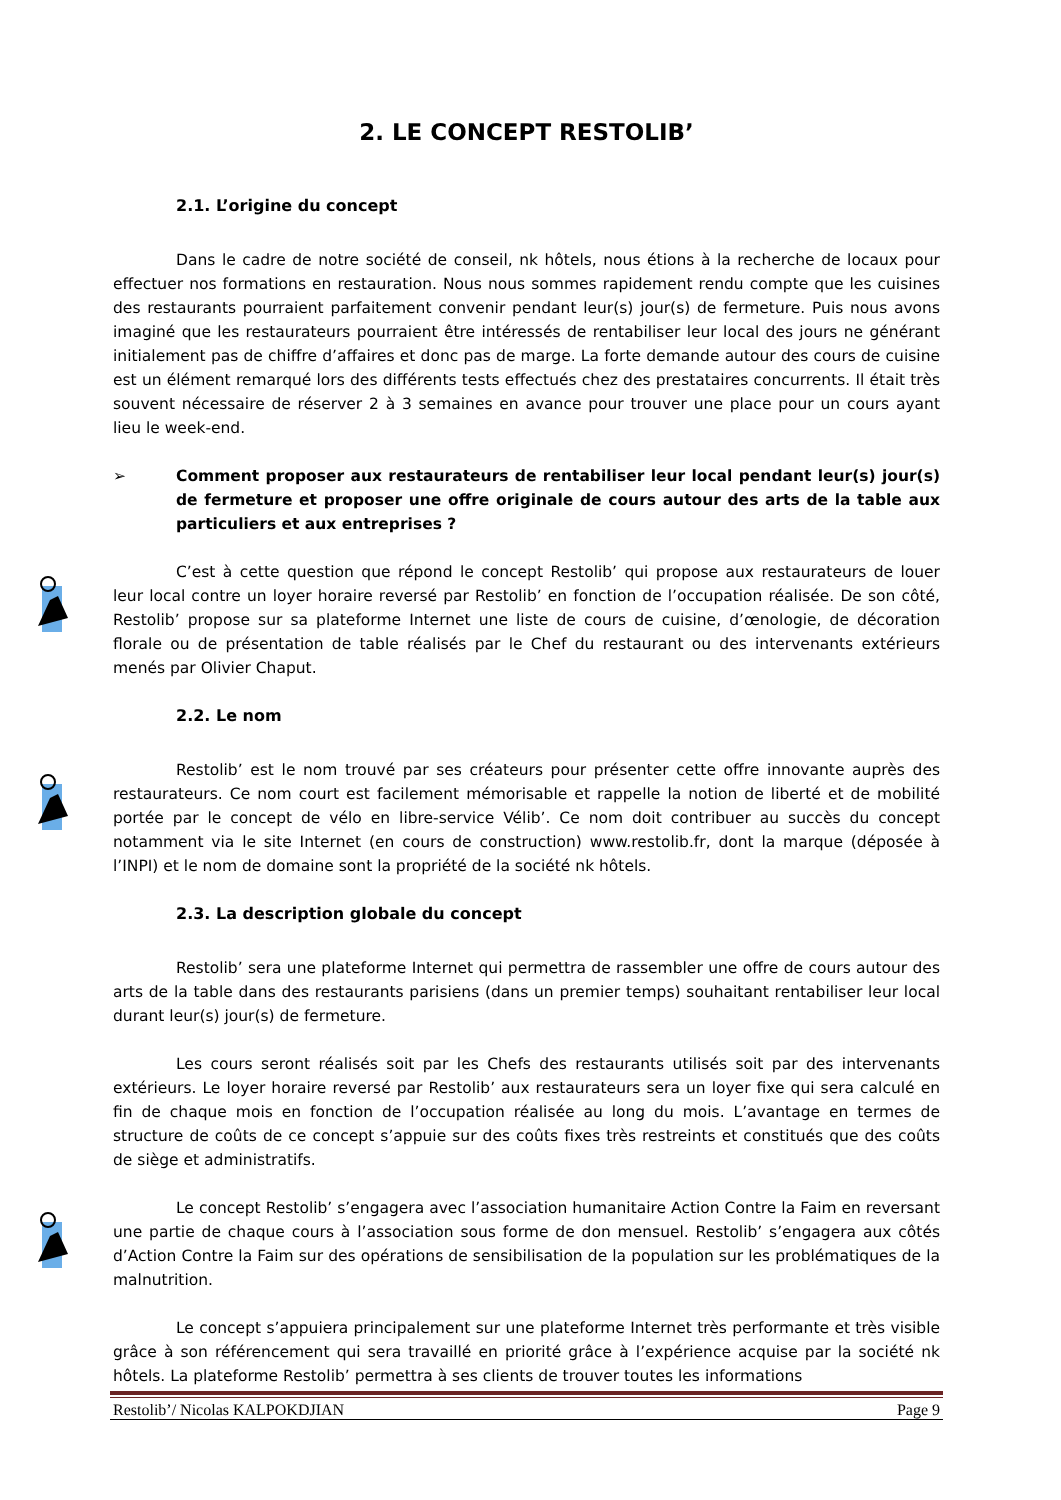2. LE CONCEPT RESTOLIB’
2.1. L’origine du concept
Dans le cadre de notre société de conseil, nk hôtels, nous étions à la recherche de locaux pour effectuer nos formations en restauration. Nous nous sommes rapidement rendu compte que les cuisines des restaurants pourraient parfaitement convenir pendant leur(s) jour(s) de fermeture. Puis nous avons imaginé que les restaurateurs pourraient être intéressés de rentabiliser leur local des jours ne générant initialement pas de chiffre d’affaires et donc pas de marge. La forte demande autour des cours de cuisine est un élément remarqué lors des différents tests effectués chez des prestataires concurrents. Il était très souvent nécessaire de réserver 2 à 3 semaines en avance pour trouver une place pour un cours ayant lieu le week-end.
➢ Comment proposer aux restaurateurs de rentabiliser leur local pendant leur(s) jour(s) de fermeture et proposer une offre originale de cours autour des arts de la table aux particuliers et aux entreprises ?
C’est à cette question que répond le concept Restolib’ qui propose aux restaurateurs de louer leur local contre un loyer horaire reversé par Restolib’ en fonction de l’occupation réalisée. De son côté, Restolib’ propose sur sa plateforme Internet une liste de cours de cuisine, d’œnologie, de décoration florale ou de présentation de table réalisés par le Chef du restaurant ou des intervenants extérieurs menés par Olivier Chaput.
2.2. Le nom
Restolib’ est le nom trouvé par ses créateurs pour présenter cette offre innovante auprès des restaurateurs. Ce nom court est facilement mémorisable et rappelle la notion de liberté et de mobilité portée par le concept de vélo en libre-service Vélib’. Ce nom doit contribuer au succès du concept notamment via le site Internet (en cours de construction) www.restolib.fr, dont la marque (déposée à l’INPI) et le nom de domaine sont la propriété de la société nk hôtels.
2.3. La description globale du concept
Restolib’ sera une plateforme Internet qui permettra de rassembler une offre de cours autour des arts de la table dans des restaurants parisiens (dans un premier temps) souhaitant rentabiliser leur local durant leur(s) jour(s) de fermeture.
Les cours seront réalisés soit par les Chefs des restaurants utilisés soit par des intervenants extérieurs. Le loyer horaire reversé par Restolib’ aux restaurateurs sera un loyer fixe qui sera calculé en fin de chaque mois en fonction de l’occupation réalisée au long du mois. L’avantage en termes de structure de coûts de ce concept s’appuie sur des coûts fixes très restreints et constitués que des coûts de siège et administratifs.
Le concept Restolib’ s’engagera avec l’association humanitaire Action Contre la Faim en reversant une partie de chaque cours à l’association sous forme de don mensuel. Restolib’ s’engagera aux côtés d’Action Contre la Faim sur des opérations de sensibilisation de la population sur les problématiques de la malnutrition.
Le concept s’appuiera principalement sur une plateforme Internet très performante et très visible grâce à son référencement qui sera travaillé en priorité grâce à l’expérience acquise par la société nk hôtels. La plateforme Restolib’ permettra à ses clients de trouver toutes les informations
Restolib’/ Nicolas KALPOKDJIAN Page 9